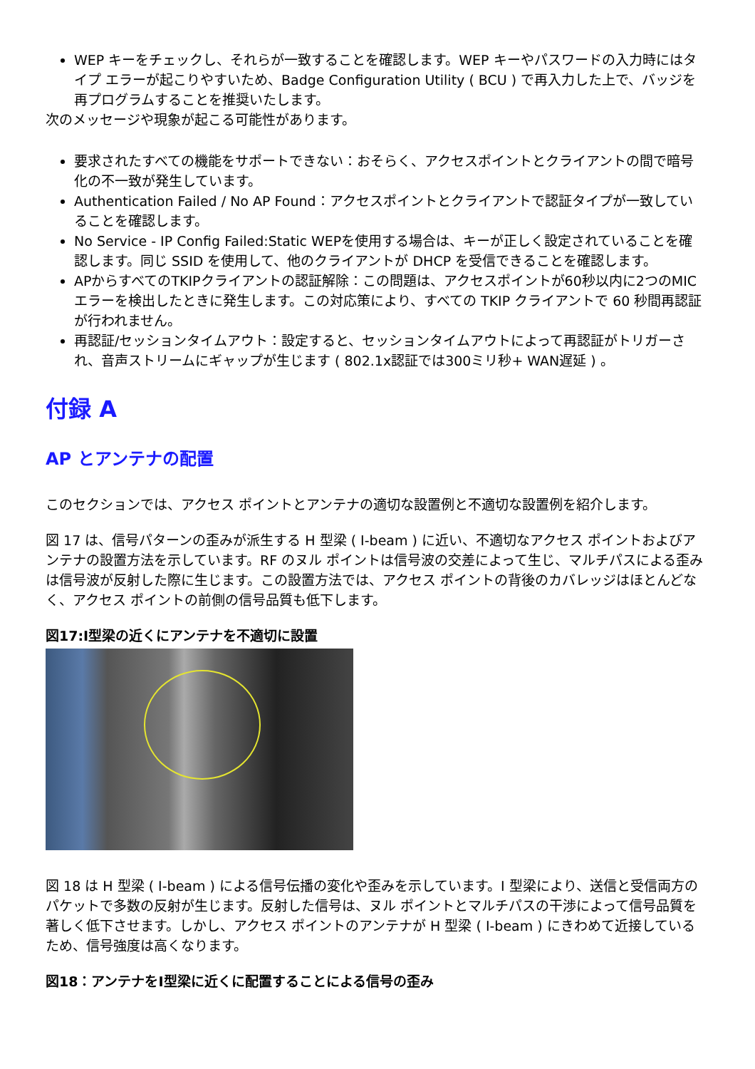WEP キーをチェックし、それらが一致することを確認します。WEP キーやパスワードの入力時にはタイプ エラーが起こりやすいため、Badge Configuration Utility ( BCU ) で再入力した上で、バッジを再プログラムすることを推奨いたします。
次のメッセージや現象が起こる可能性があります。
要求されたすべての機能をサポートできない：おそらく、アクセスポイントとクライアントの間で暗号化の不一致が発生しています。
Authentication Failed / No AP Found：アクセスポイントとクライアントで認証タイプが一致していることを確認します。
No Service - IP Config Failed:Static WEPを使用する場合は、キーが正しく設定されていることを確認します。同じ SSID を使用して、他のクライアントが DHCP を受信できることを確認します。
APからすべてのTKIPクライアントの認証解除：この問題は、アクセスポイントが60秒以内に2つのMICエラーを検出したときに発生します。この対応策により、すべての TKIP クライアントで 60 秒間再認証が行われません。
再認証/セッションタイムアウト：設定すると、セッションタイムアウトによって再認証がトリガーされ、音声ストリームにギャップが生じます ( 802.1x認証では300ミリ秒+ WAN遅延 ) 。
付録 A
AP とアンテナの配置
このセクションでは、アクセス ポイントとアンテナの適切な設置例と不適切な設置例を紹介します。
図 17 は、信号パターンの歪みが派生する H 型梁 ( I-beam ) に近い、不適切なアクセス ポイントおよびアンテナの設置方法を示しています。RF のヌル ポイントは信号波の交差によって生じ、マルチパスによる歪みは信号波が反射した際に生じます。この設置方法では、アクセス ポイントの背後のカバレッジはほとんどなく、アクセス ポイントの前側の信号品質も低下します。
図17:I型梁の近くにアンテナを不適切に設置
図 18 は H 型梁 ( I-beam ) による信号伝播の変化や歪みを示しています。I 型梁により、送信と受信両方のパケットで多数の反射が生じます。反射した信号は、ヌル ポイントとマルチパスの干渉によって信号品質を著しく低下させます。しかし、アクセス ポイントのアンテナが H 型梁 ( I-beam ) にきわめて近接しているため、信号強度は高くなります。
図18：アンテナをI型梁に近くに配置することによる信号の歪み